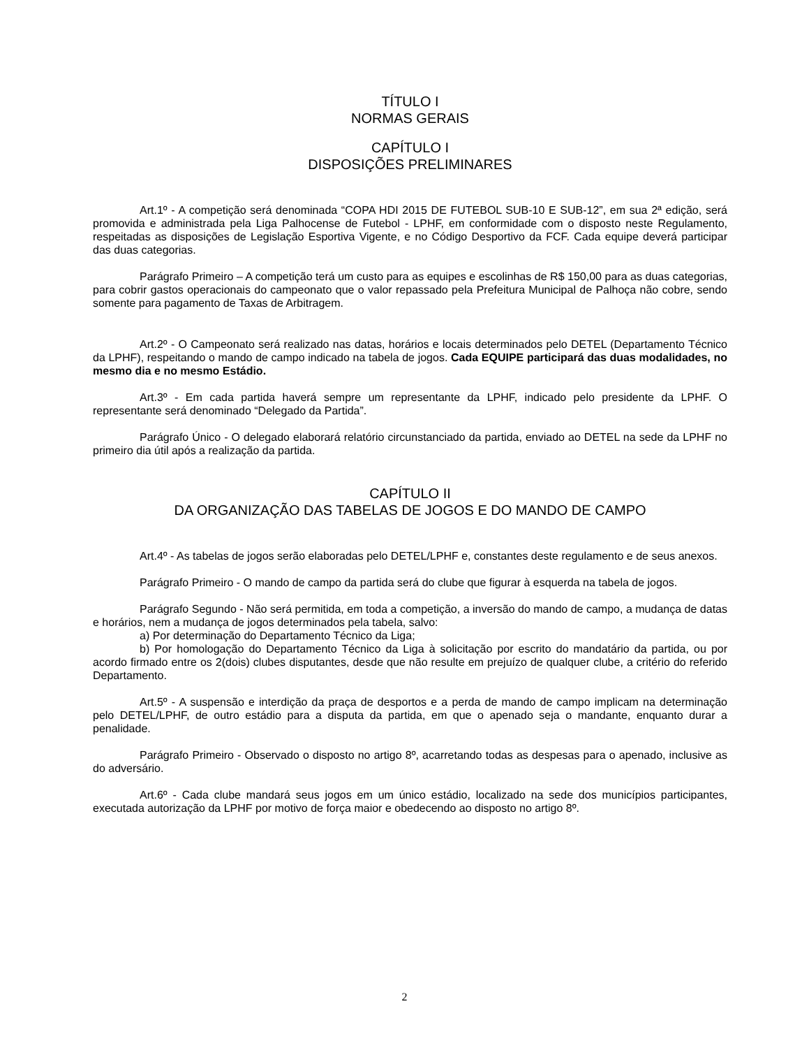TÍTULO I
NORMAS GERAIS
CAPÍTULO I
DISPOSIÇÕES PRELIMINARES
Art.1º - A competição será denominada “COPA HDI 2015 DE FUTEBOL SUB-10 E SUB-12”, em sua 2ª edição, será promovida e administrada pela Liga Palhocense de Futebol - LPHF, em conformidade com o disposto neste Regulamento, respeitadas as disposições de Legislação Esportiva Vigente, e no Código Desportivo da FCF. Cada equipe deverá participar das duas categorias.
Parágrafo Primeiro – A competição terá um custo para as equipes e escolinhas de R$ 150,00 para as duas categorias, para cobrir gastos operacionais do campeonato que o valor repassado pela Prefeitura Municipal de Palhoça não cobre, sendo somente para pagamento de Taxas de Arbitragem.
Art.2º - O Campeonato será realizado nas datas, horários e locais determinados pelo DETEL (Departamento Técnico da LPHF), respeitando o mando de campo indicado na tabela de jogos. Cada EQUIPE participará das duas modalidades, no mesmo dia e no mesmo Estádio.
Art.3º - Em cada partida haverá sempre um representante da LPHF, indicado pelo presidente da LPHF. O representante será denominado “Delegado da Partida”.
Parágrafo Único - O delegado elaborará relatório circunstanciado da partida, enviado ao DETEL na sede da LPHF no primeiro dia útil após a realização da partida.
CAPÍTULO II
DA ORGANIZAÇÃO DAS TABELAS DE JOGOS E DO MANDO DE CAMPO
Art.4º - As tabelas de jogos serão elaboradas pelo DETEL/LPHF e, constantes deste regulamento e de seus anexos.
Parágrafo Primeiro - O mando de campo da partida será do clube que figurar à esquerda na tabela de jogos.
Parágrafo Segundo - Não será permitida, em toda a competição, a inversão do mando de campo, a mudança de datas e horários, nem a mudança de jogos determinados pela tabela, salvo:
a) Por determinação do Departamento Técnico da Liga;
b) Por homologação do Departamento Técnico da Liga à solicitação por escrito do mandatário da partida, ou por acordo firmado entre os 2(dois) clubes disputantes, desde que não resulte em prejuízo de qualquer clube, a critério do referido Departamento.
Art.5º - A suspensão e interdição da praça de desportos e a perda de mando de campo implicam na determinação pelo DETEL/LPHF, de outro estádio para a disputa da partida, em que o apenado seja o mandante, enquanto durar a penalidade.
Parágrafo Primeiro - Observado o disposto no artigo 8º, acarretando todas as despesas para o apenado, inclusive as do adversário.
Art.6º - Cada clube mandará seus jogos em um único estádio, localizado na sede dos municípios participantes, executada autorização da LPHF por motivo de força maior e obedecendo ao disposto no artigo 8º.
2